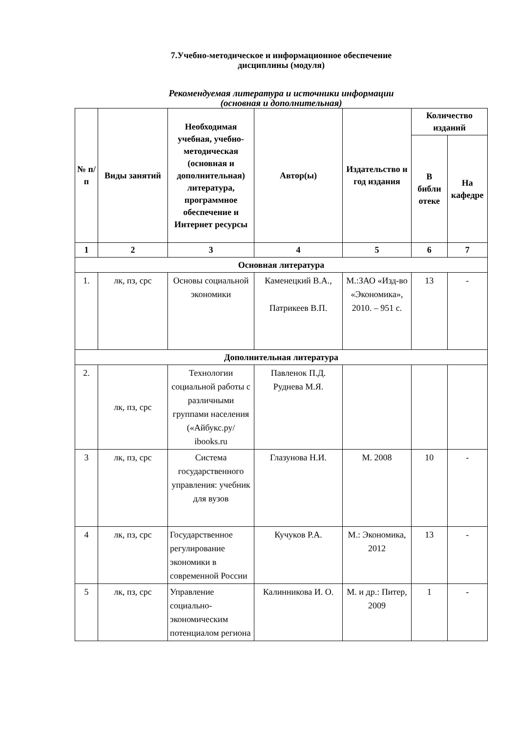7.Учебно-методическое и информационное обеспечение
дисциплины (модуля)
Рекомендуемая литература и источники информации
(основная и дополнительная)
| № п/п | Виды занятий | Необходимая учебная, учебно-методическая (основная и дополнительная) литература, программное обеспечение и Интернет ресурсы | Автор(ы) | Издательство и год издания | Количество изданий | |
| --- | --- | --- | --- | --- | --- | --- |
| | | | | | В библи отеке | На кафедре |
| 1 | 2 | 3 | 4 | 5 | 6 | 7 |
| Основная литература | | | | | | |
| 1. | лк, пз, срс | Основы социальной экономики | Каменецкий В.А., Патрикеев В.П. | М.:ЗАО «Изд-во «Экономика», 2010. – 951 с. | 13 | - |
| Дополнительная литература | | | | | | |
| 2. | лк, пз, срс | Технологии социальной работы с различными группами населения («Айбукс.ру/ ibooks.ru | Павленок П.Д. Руднева М.Я. | | | |
| 3 | лк, пз, срс | Система государственного управления: учебник для вузов | Глазунова Н.И. | М. 2008 | 10 | - |
| 4 | лк, пз, срс | Государственное регулирование экономики в современной России | Кучуков Р.А. | М.: Экономика, 2012 | 13 | - |
| 5 | лк, пз, срс | Управление социально-экономическим потенциалом региона | Калинникова И. О. | М. и др.: Питер, 2009 | 1 | - |